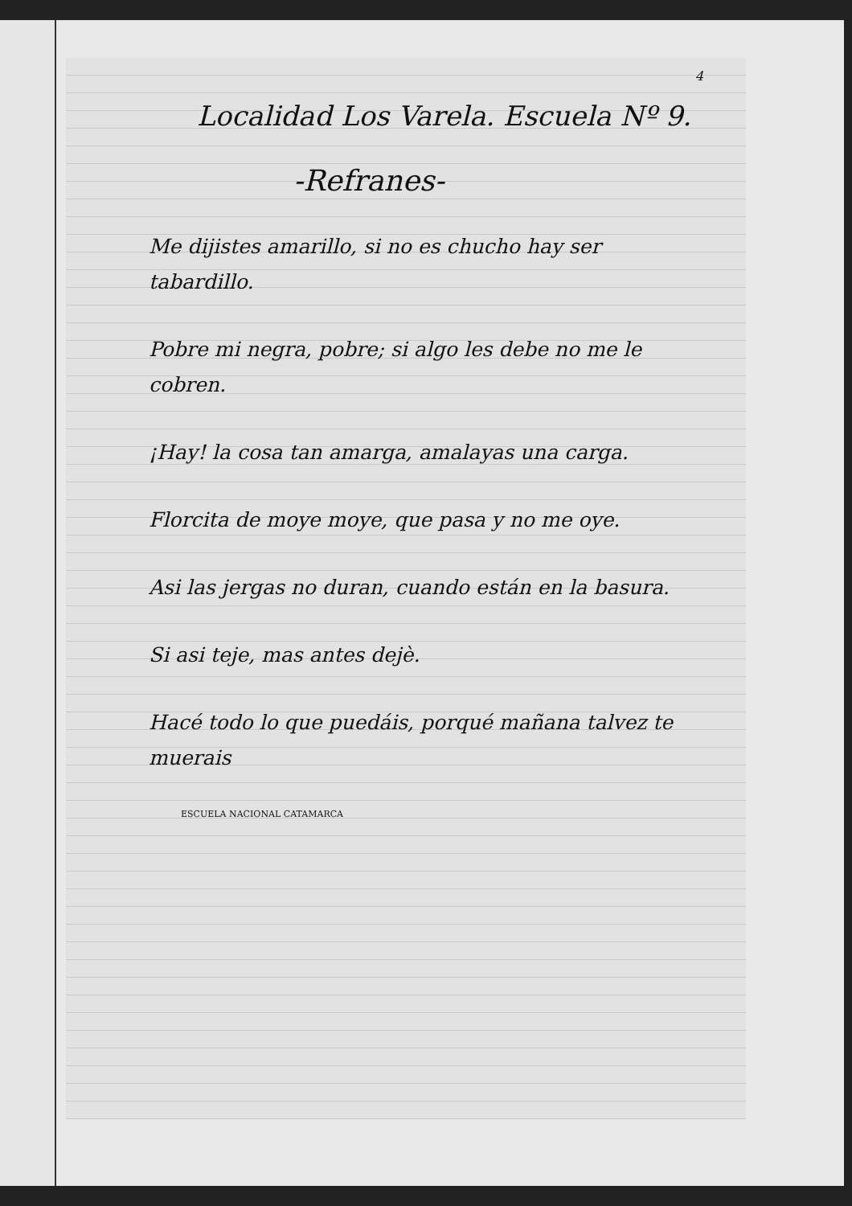4
Localidad Los Varela. Escuela Nº 9.
-Refranes-
Me dijistes amarillo, si no es chucho hay ser tabardillo.
Pobre mi negra, pobre; si algo les debe no me le cobren.
¡Hay! la cosa tan amarga, amalayas una carga.
Florcita de moye moye, que pasa y no me oye.
Asi las jergas no duran, cuando están en la basura.
Si asi teje, mas antes dejè.
Hacé todo lo que puedáis, porqué mañana talvez te muerais
ESCUELA NACIONAL CATAMARCA